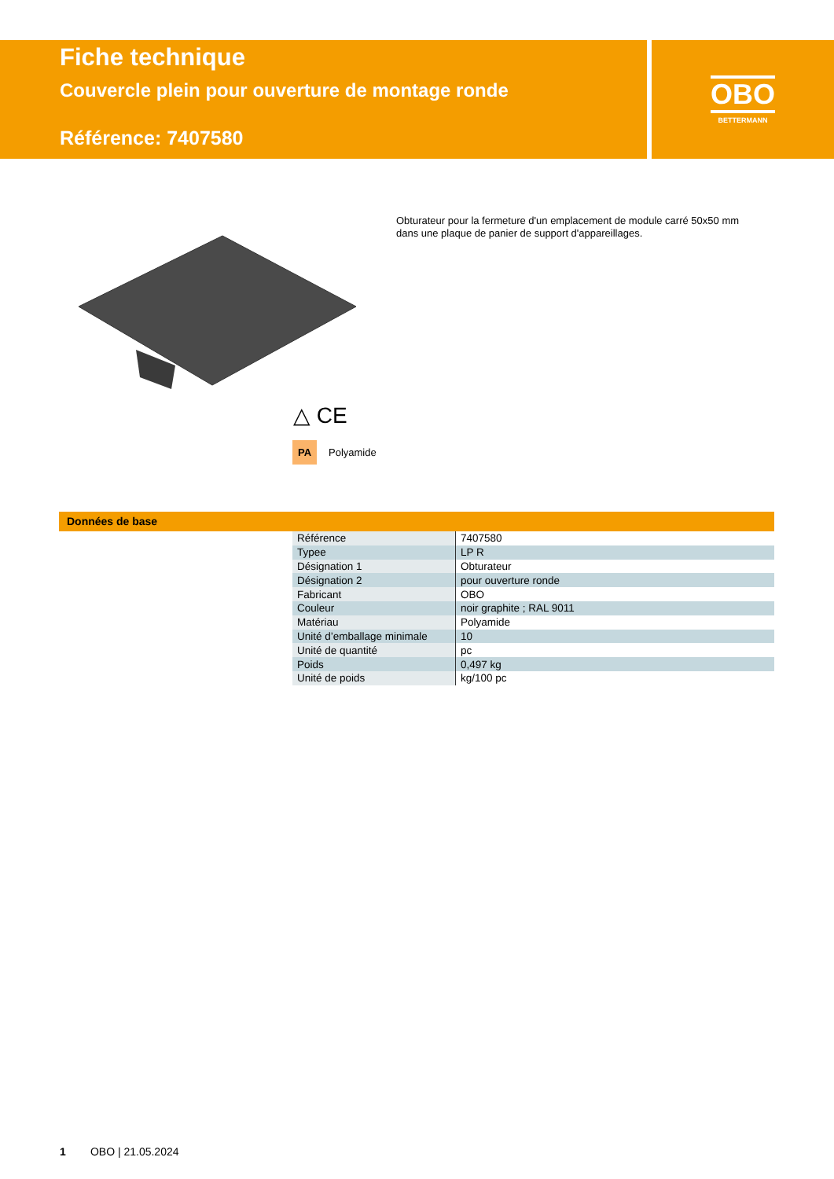Fiche technique
Couvercle plein pour ouverture de montage ronde
Référence: 7407580
OBO
BETTERMANN
Obturateur pour la fermeture d'un emplacement de module carré 50x50 mm dans une plaque de panier de support d'appareillages.
△ CE
PA Polyamide
Données de base
| Référence | 7407580 |
| Typee | LP R |
| Désignation 1 | Obturateur |
| Désignation 2 | pour ouverture ronde |
| Fabricant | OBO |
| Couleur | noir graphite ; RAL 9011 |
| Matériau | Polyamide |
| Unité d’emballage minimale | 10 |
| Unité de quantité | pc |
| Poids | 0,497 kg |
| Unité de poids | kg/100 pc |
1 OBO | 21.05.2024